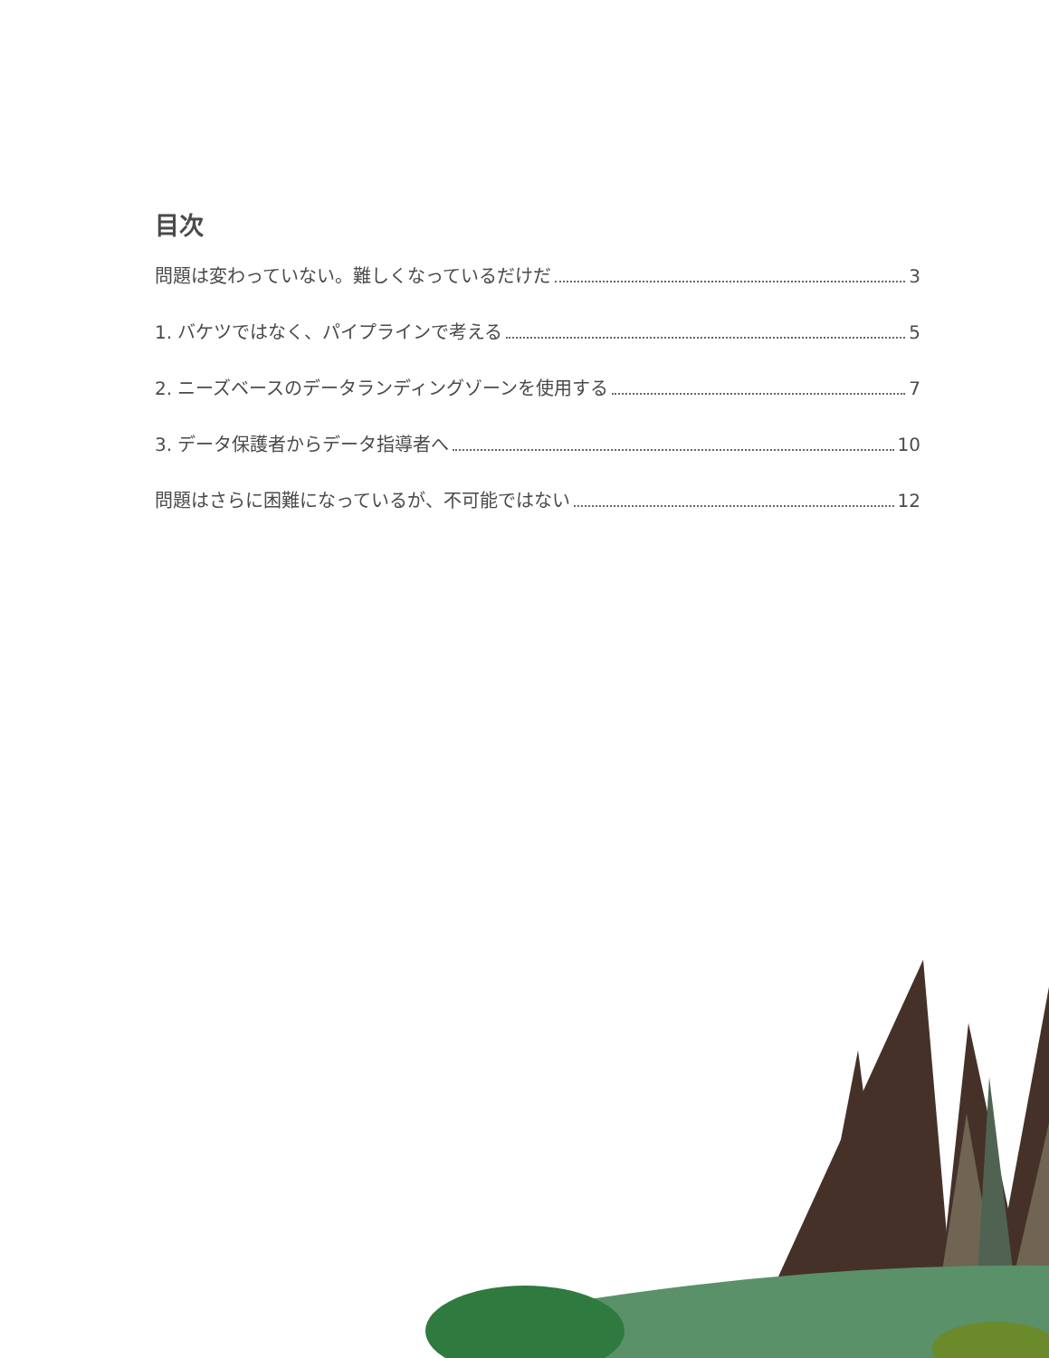目次
問題は変わっていない。難しくなっているだけだ 3
1. バケツではなく、パイプラインで考える 5
2. ニーズベースのデータランディングゾーンを使用する 7
3. データ保護者からデータ指導者へ 10
問題はさらに困難になっているが、不可能ではない 12